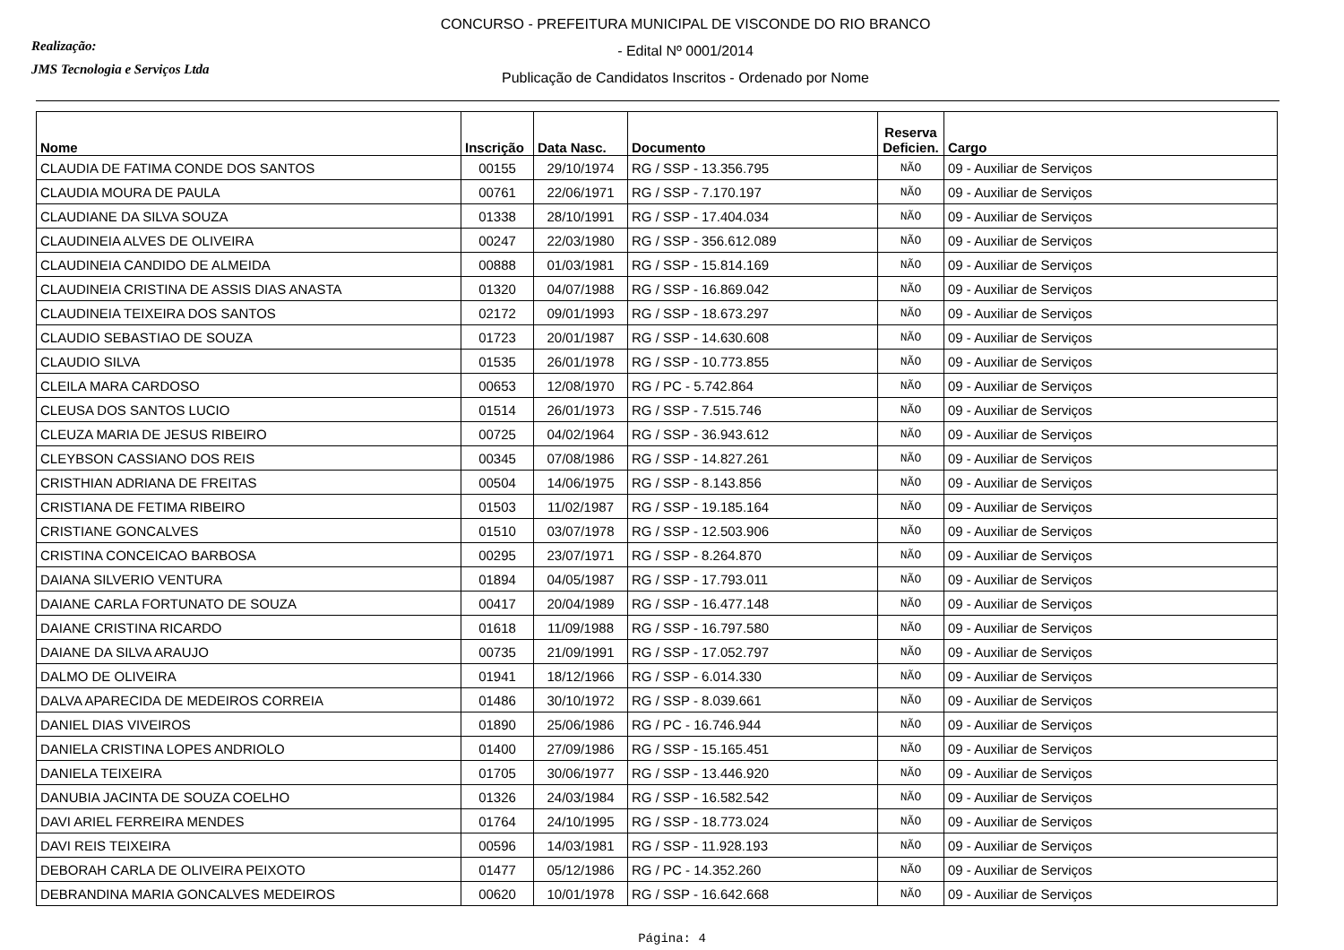Realização:
JMS Tecnologia e Serviços Ltda
CONCURSO - PREFEITURA MUNICIPAL DE VISCONDE DO RIO BRANCO
- Edital Nº 0001/2014
Publicação de Candidatos Inscritos - Ordenado por Nome
| Nome | Inscrição | Data Nasc. | Documento | Reserva Deficien. | Cargo |
| --- | --- | --- | --- | --- | --- |
| CLAUDIA DE FATIMA CONDE DOS SANTOS | 00155 | 29/10/1974 | RG / SSP - 13.356.795 | NÃO | 09 - Auxiliar de Serviços |
| CLAUDIA MOURA DE PAULA | 00761 | 22/06/1971 | RG / SSP - 7.170.197 | NÃO | 09 - Auxiliar de Serviços |
| CLAUDIANE DA SILVA SOUZA | 01338 | 28/10/1991 | RG / SSP - 17.404.034 | NÃO | 09 - Auxiliar de Serviços |
| CLAUDINEIA ALVES DE OLIVEIRA | 00247 | 22/03/1980 | RG / SSP - 356.612.089 | NÃO | 09 - Auxiliar de Serviços |
| CLAUDINEIA CANDIDO DE ALMEIDA | 00888 | 01/03/1981 | RG / SSP - 15.814.169 | NÃO | 09 - Auxiliar de Serviços |
| CLAUDINEIA CRISTINA DE ASSIS DIAS ANASTA | 01320 | 04/07/1988 | RG / SSP - 16.869.042 | NÃO | 09 - Auxiliar de Serviços |
| CLAUDINEIA TEIXEIRA DOS SANTOS | 02172 | 09/01/1993 | RG / SSP - 18.673.297 | NÃO | 09 - Auxiliar de Serviços |
| CLAUDIO SEBASTIAO DE SOUZA | 01723 | 20/01/1987 | RG / SSP - 14.630.608 | NÃO | 09 - Auxiliar de Serviços |
| CLAUDIO SILVA | 01535 | 26/01/1978 | RG / SSP - 10.773.855 | NÃO | 09 - Auxiliar de Serviços |
| CLEILA MARA CARDOSO | 00653 | 12/08/1970 | RG / PC - 5.742.864 | NÃO | 09 - Auxiliar de Serviços |
| CLEUSA DOS SANTOS LUCIO | 01514 | 26/01/1973 | RG / SSP - 7.515.746 | NÃO | 09 - Auxiliar de Serviços |
| CLEUZA MARIA DE JESUS RIBEIRO | 00725 | 04/02/1964 | RG / SSP - 36.943.612 | NÃO | 09 - Auxiliar de Serviços |
| CLEYBSON CASSIANO DOS REIS | 00345 | 07/08/1986 | RG / SSP - 14.827.261 | NÃO | 09 - Auxiliar de Serviços |
| CRISTHIAN ADRIANA DE FREITAS | 00504 | 14/06/1975 | RG / SSP - 8.143.856 | NÃO | 09 - Auxiliar de Serviços |
| CRISTIANA DE FETIMA RIBEIRO | 01503 | 11/02/1987 | RG / SSP - 19.185.164 | NÃO | 09 - Auxiliar de Serviços |
| CRISTIANE GONCALVES | 01510 | 03/07/1978 | RG / SSP - 12.503.906 | NÃO | 09 - Auxiliar de Serviços |
| CRISTINA CONCEICAO BARBOSA | 00295 | 23/07/1971 | RG / SSP - 8.264.870 | NÃO | 09 - Auxiliar de Serviços |
| DAIANA SILVERIO VENTURA | 01894 | 04/05/1987 | RG / SSP - 17.793.011 | NÃO | 09 - Auxiliar de Serviços |
| DAIANE CARLA FORTUNATO DE SOUZA | 00417 | 20/04/1989 | RG / SSP - 16.477.148 | NÃO | 09 - Auxiliar de Serviços |
| DAIANE CRISTINA RICARDO | 01618 | 11/09/1988 | RG / SSP - 16.797.580 | NÃO | 09 - Auxiliar de Serviços |
| DAIANE DA SILVA ARAUJO | 00735 | 21/09/1991 | RG / SSP - 17.052.797 | NÃO | 09 - Auxiliar de Serviços |
| DALMO DE OLIVEIRA | 01941 | 18/12/1966 | RG / SSP - 6.014.330 | NÃO | 09 - Auxiliar de Serviços |
| DALVA APARECIDA DE MEDEIROS CORREIA | 01486 | 30/10/1972 | RG / SSP - 8.039.661 | NÃO | 09 - Auxiliar de Serviços |
| DANIEL DIAS VIVEIROS | 01890 | 25/06/1986 | RG / PC - 16.746.944 | NÃO | 09 - Auxiliar de Serviços |
| DANIELA CRISTINA LOPES ANDRIOLO | 01400 | 27/09/1986 | RG / SSP - 15.165.451 | NÃO | 09 - Auxiliar de Serviços |
| DANIELA TEIXEIRA | 01705 | 30/06/1977 | RG / SSP - 13.446.920 | NÃO | 09 - Auxiliar de Serviços |
| DANUBIA JACINTA DE SOUZA COELHO | 01326 | 24/03/1984 | RG / SSP - 16.582.542 | NÃO | 09 - Auxiliar de Serviços |
| DAVI ARIEL FERREIRA MENDES | 01764 | 24/10/1995 | RG / SSP - 18.773.024 | NÃO | 09 - Auxiliar de Serviços |
| DAVI REIS TEIXEIRA | 00596 | 14/03/1981 | RG / SSP - 11.928.193 | NÃO | 09 - Auxiliar de Serviços |
| DEBORAH CARLA DE OLIVEIRA PEIXOTO | 01477 | 05/12/1986 | RG / PC - 14.352.260 | NÃO | 09 - Auxiliar de Serviços |
| DEBRANDINA MARIA GONCALVES MEDEIROS | 00620 | 10/01/1978 | RG / SSP - 16.642.668 | NÃO | 09 - Auxiliar de Serviços |
Página: 4